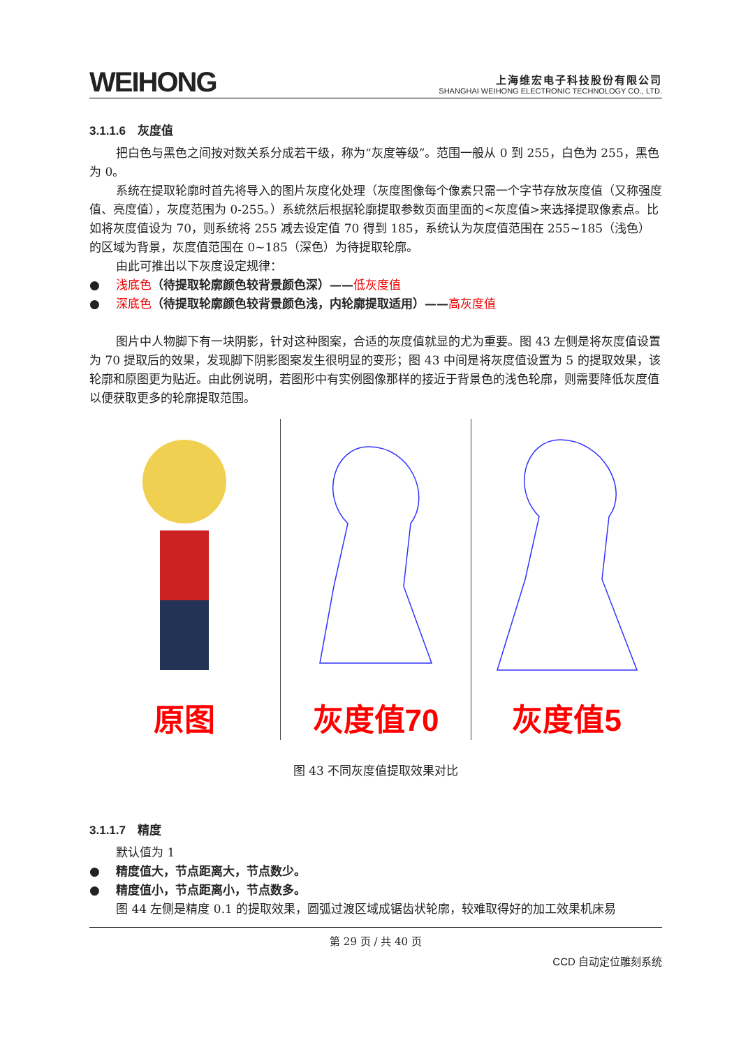WEIHONG
上海维宏电子科技股份有限公司
SHANGHAI WEIHONG ELECTRONIC TECHNOLOGY CO., LTD.
3.1.1.6　灰度值
把白色与黑色之间按对数关系分成若干级，称为“灰度等级”。范围一般从 0 到 255，白色为 255，黑色为 0。
系统在提取轮廓时首先将导入的图片灰度化处理（灰度图像每个像素只需一个字节存放灰度值（又称强度值、亮度值），灰度范围为 0-255。）系统然后根据轮廓提取参数页面里面的<灰度值>来选择提取像素点。比如将灰度值设为 70，则系统将 255 减去设定值 70 得到 185，系统认为灰度值范围在 255~185（浅色）的区域为背景，灰度值范围在 0~185（深色）为待提取轮廓。
由此可推出以下灰度设定规律：
● 浅底色（待提取轮廓颜色较背景颜色深）——低灰度值
● 深底色（待提取轮廓颜色较背景颜色浅，内轮廓提取适用）——高灰度值
图片中人物脚下有一块阴影，针对这种图案，合适的灰度值就显的尤为重要。图 43 左侧是将灰度值设置为 70 提取后的效果，发现脚下阴影图案发生很明显的变形；图 43 中间是将灰度值设置为 5 的提取效果，该轮廓和原图更为贴近。由此例说明，若图形中有实例图像那样的接近于背景色的浅色轮廓，则需要降低灰度值以便获取更多的轮廓提取范围。
原图 灰度值70 灰度值5
图 43 不同灰度值提取效果对比
3.1.1.7　精度
默认值为 1
● 精度值大，节点距离大，节点数少。
● 精度值小，节点距离小，节点数多。
图 44 左侧是精度 0.1 的提取效果，圆弧过渡区域成锯齿状轮廓，较难取得好的加工效果机床易
第 29 页 / 共 40 页
CCD 自动定位雕刻系统